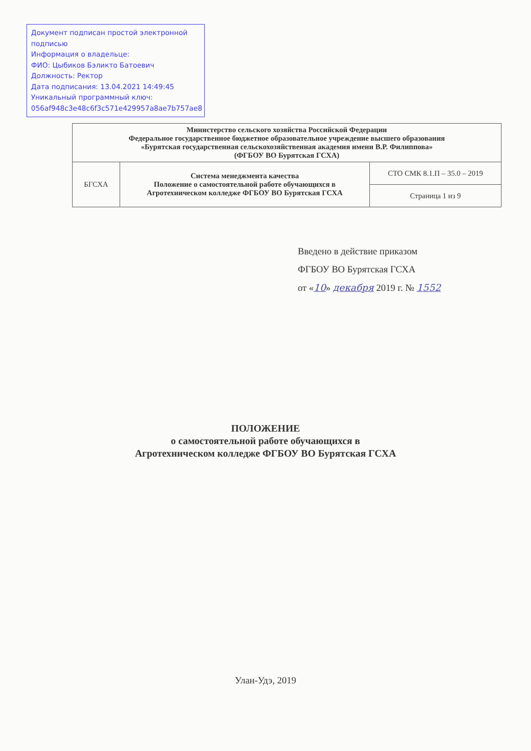Документ подписан простой электронной подписью
Информация о владельце:
ФИО: Цыбиков Бэликто Батоевич
Должность: Ректор
Дата подписания: 13.04.2021 14:49:45
Уникальный программный ключ:
056af948c3e48c6f3c571e429957a8ae7b757ae8
| Министерство сельского хозяйства Российской Федерации Федеральное государственное бюджетное образовательное учреждение высшего образования «Бурятская государственная сельскохозяйственная академия имени В.Р. Филиппова» (ФГБОУ ВО Бурятская ГСХА) | | |
| БГСХА | Система менеджмента качества Положение о самостоятельной работе обучающихся в Агротехническом колледже ФГБОУ ВО Бурятская ГСХА | СТО СМК 8.1.П – 35.0 – 2019 |
| | | Страница 1 из 9 |
Введено в действие приказом
ФГБОУ ВО Бурятская ГСХА
от «10» декабря 2019 г. № 1552
ПОЛОЖЕНИЕ
о самостоятельной работе обучающихся в
Агротехническом колледже ФГБОУ ВО Бурятская ГСХА
Улан-Удэ, 2019